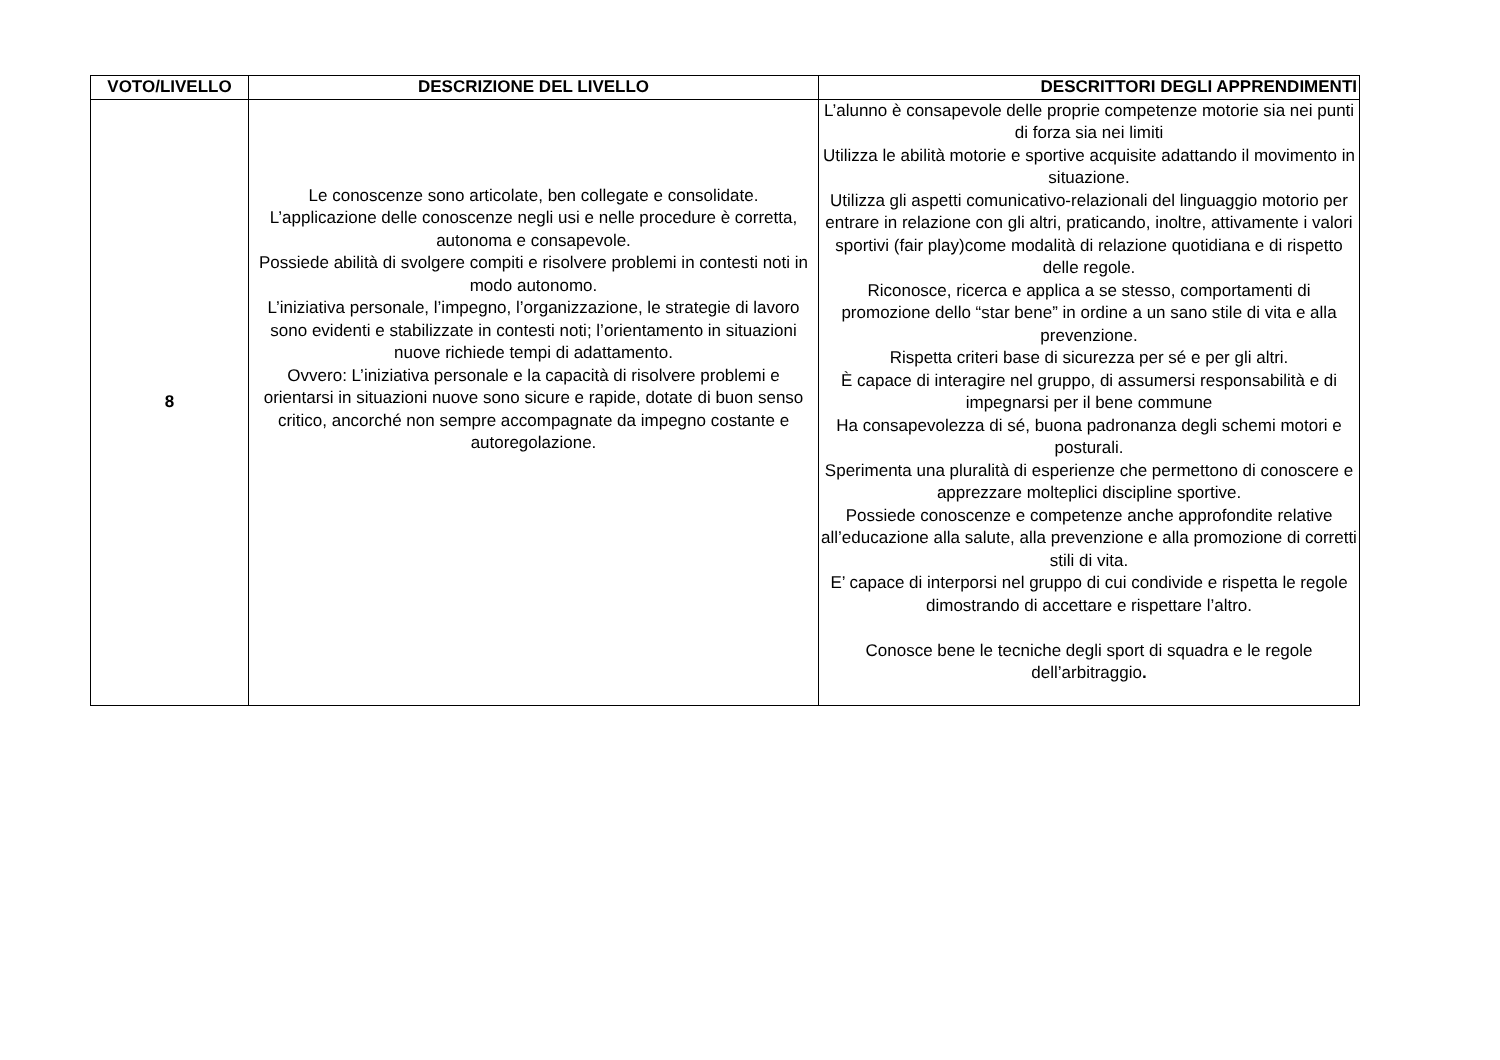| VOTO/LIVELLO | DESCRIZIONE DEL LIVELLO | DESCRITTORI DEGLI APPRENDIMENTI |
| --- | --- | --- |
| 8 | Le conoscenze sono articolate, ben collegate e consolidate. L’applicazione delle conoscenze negli usi e nelle procedure è corretta, autonoma e consapevole. Possiede abilità di svolgere compiti e risolvere problemi in contesti noti in modo autonomo. L’iniziativa personale, l’impegno, l’organizzazione, le strategie di lavoro sono evidenti e stabilizzate in contesti noti; l’orientamento in situazioni nuove richiede tempi di adattamento. Ovvero: L’iniziativa personale e la capacità di risolvere problemi e orientarsi in situazioni nuove sono sicure e rapide, dotate di buon senso critico, ancorché non sempre accompagnate da impegno costante e autoregolazione. | L’alunno è consapevole delle proprie competenze motorie sia nei punti di forza sia nei limiti Utilizza le abilità motorie e sportive acquisite adattando il movimento in situazione. Utilizza gli aspetti comunicativo-relazionali del linguaggio motorio per entrare in relazione con gli altri, praticando, inoltre, attivamente i valori sportivi (fair play)come modalità di relazione quotidiana e di rispetto delle regole. Riconosce, ricerca e applica a se stesso, comportamenti di promozione dello “star bene” in ordine a un sano stile di vita e alla prevenzione. Rispetta criteri base di sicurezza per sé e per gli altri. È capace di interagire nel gruppo, di assumersi responsabilità e di impegnarsi per il bene commune Ha consapevolezza di sé, buona padronanza degli schemi motori e posturali. Sperimenta una pluralità di esperienze che permettono di conoscere e apprezzare molteplici discipline sportive. Possiede conoscenze e competenze anche approfondite relative all’educazione alla salute, alla prevenzione e alla promozione di corretti stili di vita. E’ capace di interporsi nel gruppo di cui condivide e rispetta le regole dimostrando di accettare e rispettare l’altro. Conosce bene le tecniche degli sport di squadra e le regole dell’arbitraggio . |